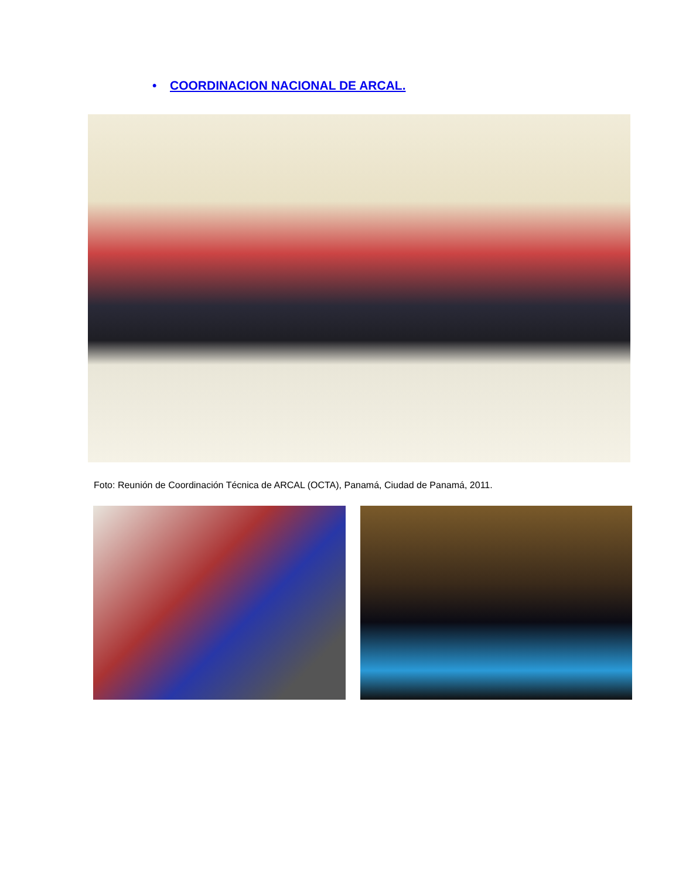• COORDINACION NACIONAL DE ARCAL.
Foto: Reunión de Coordinación Técnica de ARCAL (OCTA), Panamá, Ciudad de Panamá, 2011.